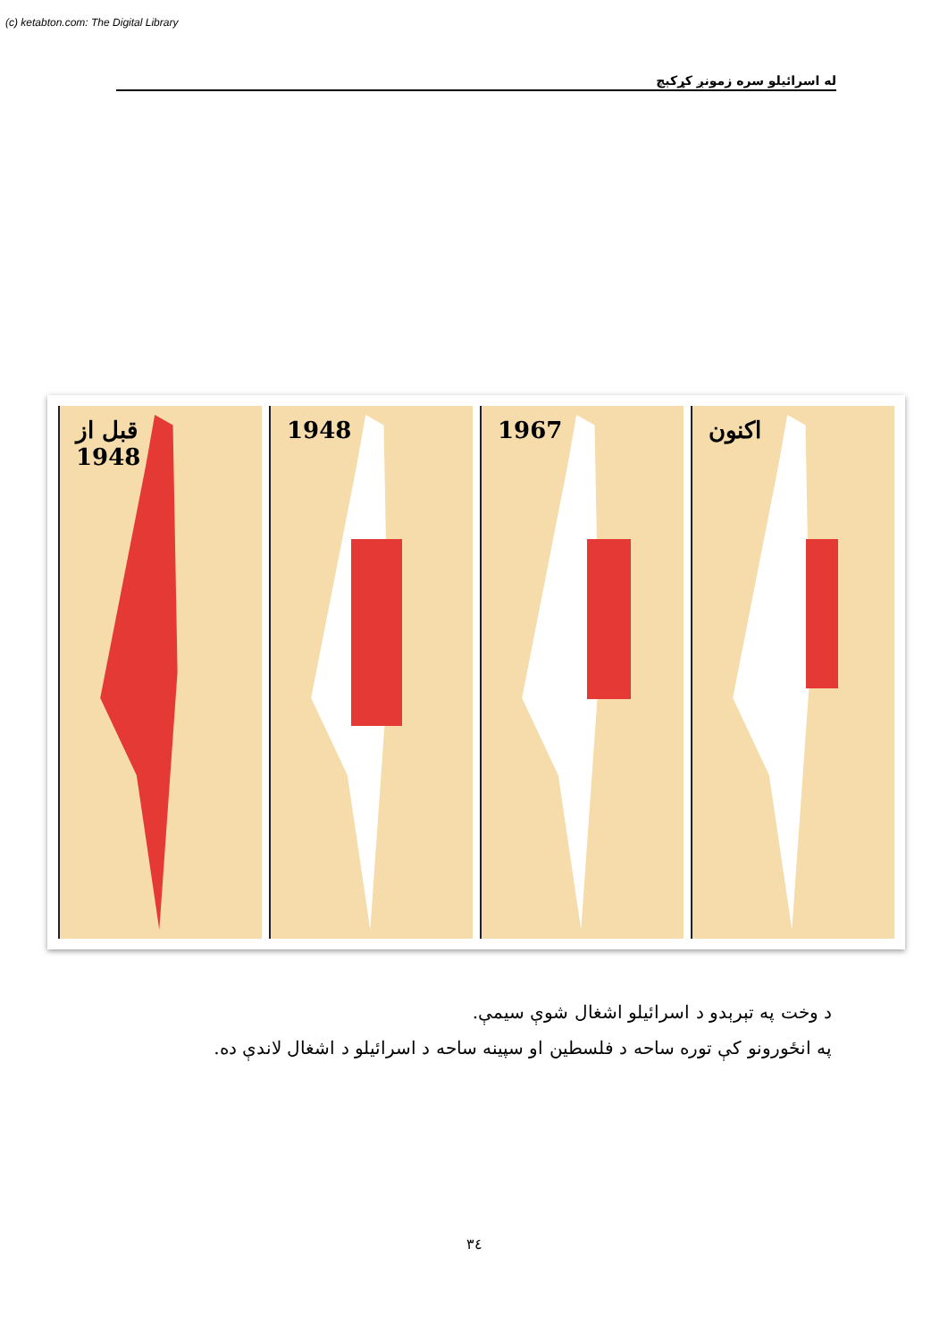(c) ketabton.com: The Digital Library
له اسرائيلو سره زمونږ کړکېچ
قبل از
1948
1948
1967
اکنون
د وخت په تېرېدو د اسرائيلو اشغال شوې سيمې.
په انځورونو کې توره ساحه د فلسطين او سپينه ساحه د اسرائيلو د اشغال لاندې ده.
٣٤